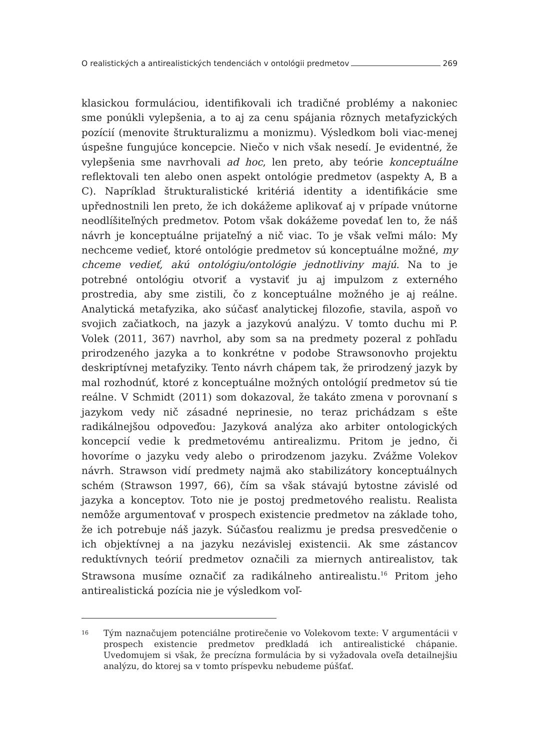O realistických a antirealistických tendenciách v ontológii predmetov 269
klasickou formuláciou, identifikovali ich tradičné problémy a nakoniec sme ponúkli vylepšenia, a to aj za cenu spájania rôznych metafyzických pozícií (menovite štrukturalizmu a monizmu). Výsledkom boli viac-menej úspešne fungujúce koncepcie. Niečo v nich však nesedí. Je evidentné, že vylepšenia sme navrhovali ad hoc, len preto, aby teórie konceptuálne reflektovali ten alebo onen aspekt ontológie predmetov (aspekty A, B a C). Napríklad štrukturalistické kritériá identity a identifikácie sme upřednostnili len preto, že ich dokážeme aplikovať aj v prípade vnútorne neodlíšiteľných predmetov. Potom však dokážeme povedať len to, že náš návrh je konceptuálne prijateľný a nič viac. To je však veľmi málo: My nechceme vedieť, ktoré ontológie predmetov sú konceptuálne možné, my chceme vedieť, akú ontológiu/ontológie jednotliviny majú. Na to je potrebné ontológiu otvoriť a vystaviť ju aj impulzom z externého prostredia, aby sme zistili, čo z konceptuálne možného je aj reálne. Analytická metafyzika, ako súčasť analytickej filozofie, stavila, aspoň vo svojich začiatkoch, na jazyk a jazykovú analýzu. V tomto duchu mi P. Volek (2011, 367) navrhol, aby som sa na predmety pozeral z pohľadu prirodzeného jazyka a to konkrétne v podobe Strawsonovho projektu deskriptívnej metafyziky. Tento návrh chápem tak, že prirodzený jazyk by mal rozhodnúť, ktoré z konceptuálne možných ontológií predmetov sú tie reálne. V Schmidt (2011) som dokazoval, že takáto zmena v porovnaní s jazykom vedy nič zásadné neprinesie, no teraz prichádzam s ešte radikálnejšou odpoveďou: Jazyková analýza ako arbiter ontologických koncepcií vedie k predmetovému antirealizmu. Pritom je jedno, či hovoríme o jazyku vedy alebo o prirodzenom jazyku. Zvážme Volekov návrh. Strawson vidí predmety najmä ako stabilizátory konceptuálnych schém (Strawson 1997, 66), čím sa však stávajú bytostne závislé od jazyka a konceptov. Toto nie je postoj predmetového realistu. Realista nemôže argumentovať v prospech existencie predmetov na základe toho, že ich potrebuje náš jazyk. Súčasťou realizmu je predsa presvedčenie o ich objektívnej a na jazyku nezávislej existencii. Ak sme zástancov reduktívnych teórií predmetov označili za miernych antirealistov, tak Strawsona musíme označiť za radikálneho antirealistu.<sup>16</sup> Pritom jeho antirealistická pozícia nie je výsledkom voľ-
16 Tým naznačujem potenciálne protirečenie vo Volekovom texte: V argumentácii v prospech existencie predmetov predkladá ich antirealistické chápanie. Uvedomujem si však, že precízna formulácia by si vyžadovala oveľa detailnejšiu analýzu, do ktorej sa v tomto príspevku nebudeme púšťať.